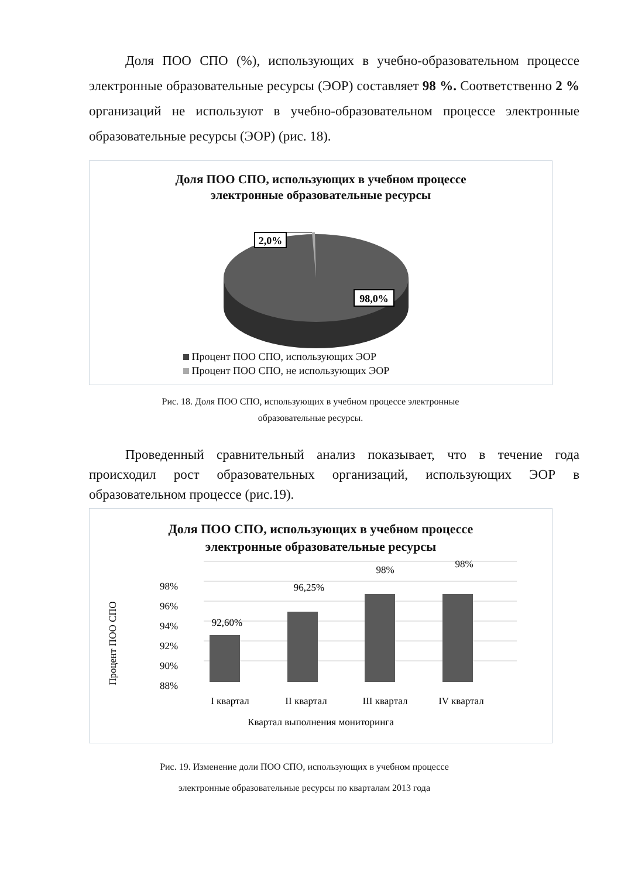Доля ПОО СПО (%), использующих в учебно-образовательном процессе электронные образовательные ресурсы (ЭОР) составляет 98 %. Соответственно 2 % организаций не используют в учебно-образовательном процессе электронные образовательные ресурсы (ЭОР) (рис. 18).
Доля ПОО СПО, использующих в учебном процессе
электронные образовательные ресурсы
2,0%
98,0%
Процент ПОО СПО, использующих ЭОР
Процент ПОО СПО, не использующих ЭОР
Рис. 18. Доля ПОО СПО, использующих в учебном процессе электронные
образовательные ресурсы.
Проведенный сравнительный анализ показывает, что в течение года происходил рост образовательных организаций, использующих ЭОР в образовательном процессе (рис.19).
Доля ПОО СПО, использующих в учебном процессе
электронные образовательные ресурсы
98%
96%
94%
92%
90%
88%
Процент ПОО СПО
92,60%
96,25%
98%
98%
I квартал
II квартал
III квартал
IV квартал
Квартал выполнения мониторинга
Рис. 19. Изменение доли ПОО СПО, использующих в учебном процессе
электронные образовательные ресурсы по кварталам 2013 года